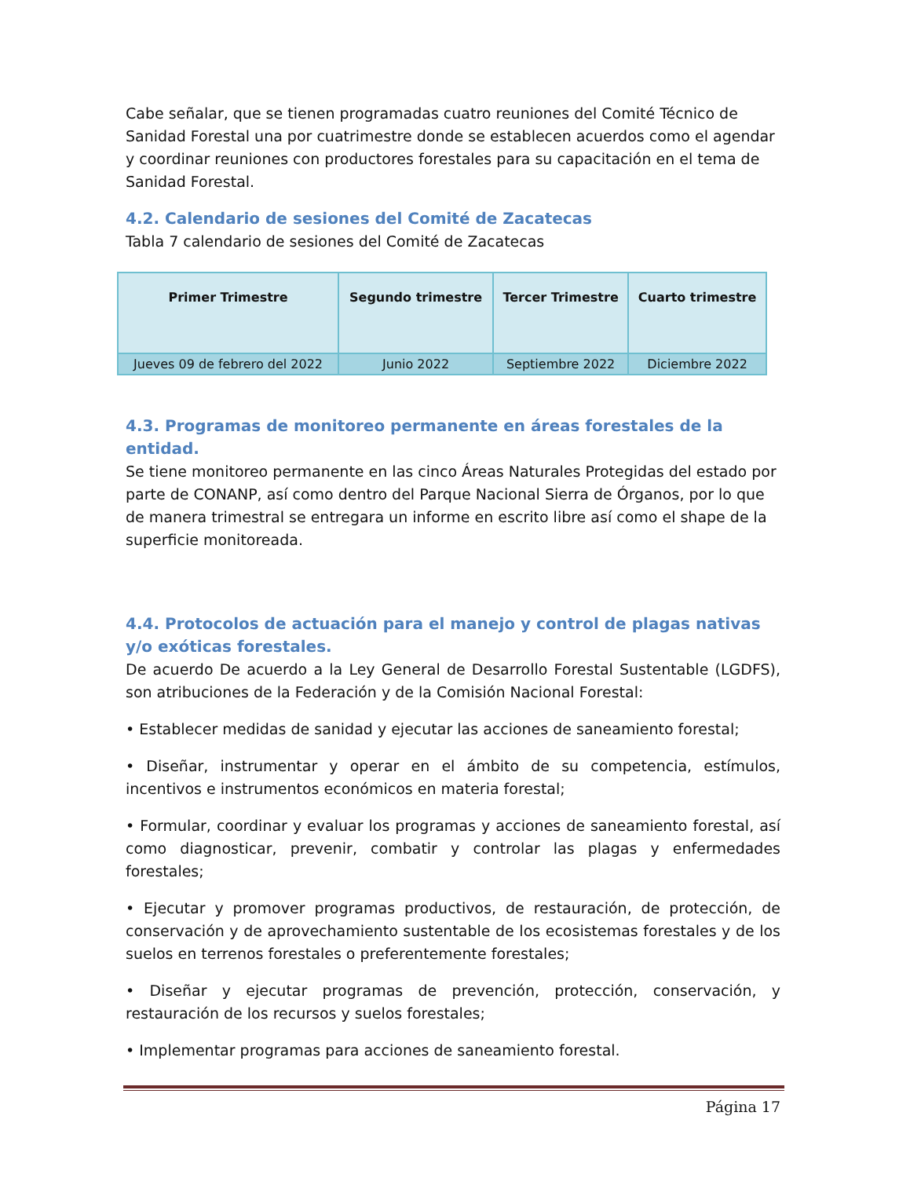Cabe señalar, que se tienen programadas cuatro reuniones del Comité Técnico de Sanidad Forestal una por cuatrimestre donde se establecen acuerdos como el agendar y coordinar reuniones con productores forestales para su capacitación en el tema de Sanidad Forestal.
4.2. Calendario de sesiones del Comité de Zacatecas
Tabla 7 calendario de sesiones del Comité de Zacatecas
| Primer Trimestre | Segundo trimestre | Tercer Trimestre | Cuarto trimestre |
| --- | --- | --- | --- |
| Jueves 09 de febrero del 2022 | Junio 2022 | Septiembre 2022 | Diciembre 2022 |
4.3. Programas de monitoreo permanente en áreas forestales de la entidad.
Se tiene monitoreo permanente en las cinco Áreas Naturales Protegidas del estado por parte de CONANP, así como dentro del Parque Nacional Sierra de Órganos, por lo que de manera trimestral se entregara un informe en escrito libre así como el shape de la superficie monitoreada.
4.4. Protocolos de actuación para el manejo y control de plagas nativas y/o exóticas forestales.
De acuerdo De acuerdo a la Ley General de Desarrollo Forestal Sustentable (LGDFS), son atribuciones de la Federación y de la Comisión Nacional Forestal:
• Establecer medidas de sanidad y ejecutar las acciones de saneamiento forestal;
• Diseñar, instrumentar y operar en el ámbito de su competencia, estímulos, incentivos e instrumentos económicos en materia forestal;
• Formular, coordinar y evaluar los programas y acciones de saneamiento forestal, así como diagnosticar, prevenir, combatir y controlar las plagas y enfermedades forestales;
• Ejecutar y promover programas productivos, de restauración, de protección, de conservación y de aprovechamiento sustentable de los ecosistemas forestales y de los suelos en terrenos forestales o preferentemente forestales;
• Diseñar y ejecutar programas de prevención, protección, conservación, y restauración de los recursos y suelos forestales;
• Implementar programas para acciones de saneamiento forestal.
Página 17